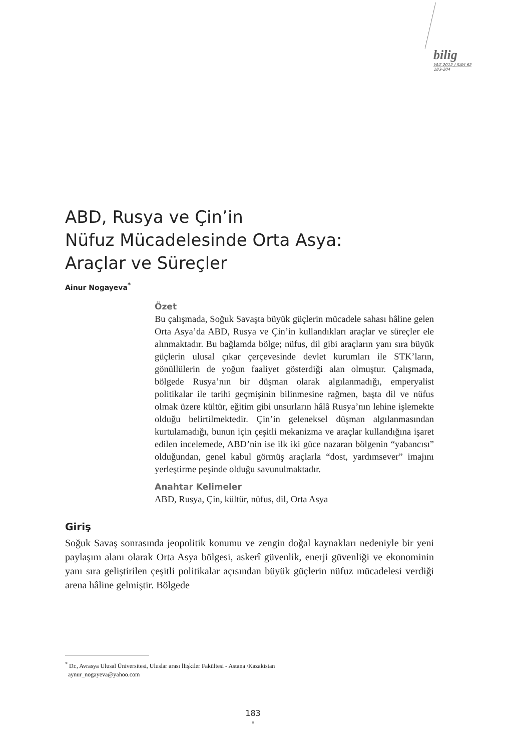bilig
YAZ 2012 / SAYI 62
183-204
ABD, Rusya ve Çin’in
Nüfuz Mücadelesinde Orta Asya:
Araçlar ve Süreçler
Ainur Nogayeva<sup>*</sup>
Özet
Bu çalışmada, Soğuk Savaşta büyük güçlerin mücadele sahası hâline gelen Orta Asya’da ABD, Rusya ve Çin’in kullandıkları araçlar ve süreçler ele alınmaktadır. Bu bağlamda bölge; nüfus, dil gibi araçların yanı sıra büyük güçlerin ulusal çıkar çerçevesinde devlet kurumları ile STK’ların, gönüllülerin de yoğun faaliyet gösterdiği alan olmuştur. Çalışmada, bölgede Rusya’nın bir düşman olarak algılanmadığı, emperyalist politikalar ile tarihi geçmişinin bilinmesine rağmen, başta dil ve nüfus olmak üzere kültür, eğitim gibi unsurların hâlâ Rusya’nın lehine işlemekte olduğu belirtilmektedir. Çin’in geleneksel düşman algılanmasından kurtulamadığı, bunun için çeşitli mekanizma ve araçlar kullandığına işaret edilen incelemede, ABD’nin ise ilk iki güce nazaran bölgenin “yabancısı” olduğundan, genel kabul görmüş araçlarla “dost, yardımsever” imajını yerleştirme peşinde olduğu savunulmaktadır.
Anahtar Kelimeler
ABD, Rusya, Çin, kültür, nüfus, dil, Orta Asya
Giriş
Soğuk Savaş sonrasında jeopolitik konumu ve zengin doğal kaynakları nedeniyle bir yeni paylaşım alanı olarak Orta Asya bölgesi, askerî güvenlik, enerji güvenliği ve ekonominin yanı sıra geliştirilen çeşitli politikalar açısından büyük güçlerin nüfuz mücadelesi verdiği arena hâline gelmiştir. Bölgede
<sup>*</sup> Dr., Avrasya Ulusal Üniversitesi, Uluslar arası İlişkiler Fakültesi - Astana /Kazakistan
aynur_nogayeva@yahoo.com
183
•